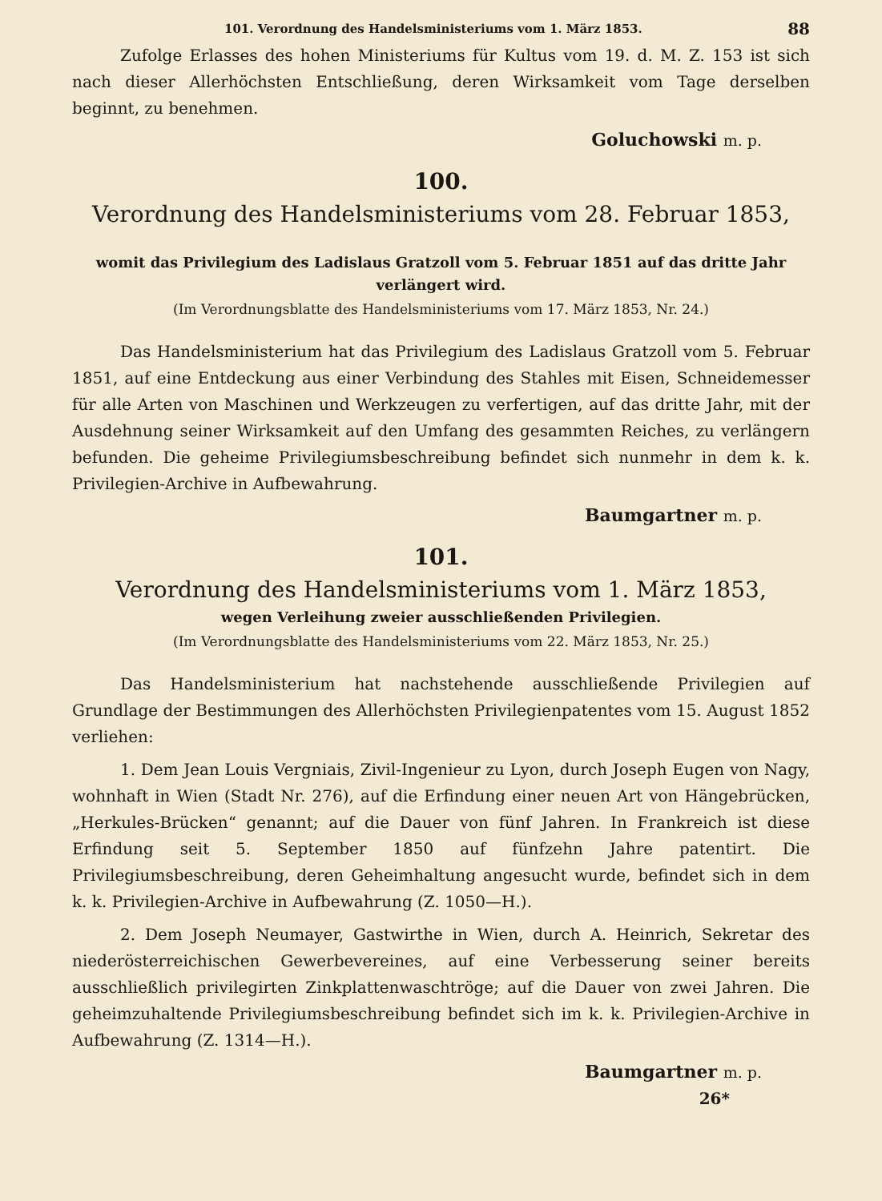101. Verordnung des Handelsministeriums vom 1. März 1853. 88
Zufolge Erlasses des hohen Ministeriums für Kultus vom 19. d. M. Z. 153 ist sich nach dieser Allerhöchsten Entschließung, deren Wirksamkeit vom Tage derselben beginnt, zu benehmen.
Goluchowski m. p.
100.
Verordnung des Handelsministeriums vom 28. Februar 1853,
womit das Privilegium des Ladislaus Gratzoll vom 5. Februar 1851 auf das dritte Jahr verlängert wird.
(Im Verordnungsblatte des Handelsministeriums vom 17. März 1853, Nr. 24.)
Das Handelsministerium hat das Privilegium des Ladislaus Gratzoll vom 5. Februar 1851, auf eine Entdeckung aus einer Verbindung des Stahles mit Eisen, Schneidemesser für alle Arten von Maschinen und Werkzeugen zu verfertigen, auf das dritte Jahr, mit der Ausdehnung seiner Wirksamkeit auf den Umfang des gesammten Reiches, zu verlängern befunden. Die geheime Privilegiumsbeschreibung befindet sich nunmehr in dem k. k. Privilegien-Archive in Aufbewahrung.
Baumgartner m. p.
101.
Verordnung des Handelsministeriums vom 1. März 1853,
wegen Verleihung zweier ausschließenden Privilegien.
(Im Verordnungsblatte des Handelsministeriums vom 22. März 1853, Nr. 25.)
Das Handelsministerium hat nachstehende ausschließende Privilegien auf Grundlage der Bestimmungen des Allerhöchsten Privilegienpatentes vom 15. August 1852 verliehen:
1. Dem Jean Louis Vergniais, Zivil-Ingenieur zu Lyon, durch Joseph Eugen von Nagy, wohnhaft in Wien (Stadt Nr. 276), auf die Erfindung einer neuen Art von Hängebrücken, „Herkules-Brücken“ genannt; auf die Dauer von fünf Jahren. In Frankreich ist diese Erfindung seit 5. September 1850 auf fünfzehn Jahre patentirt. Die Privilegiumsbeschreibung, deren Geheimhaltung angesucht wurde, befindet sich in dem k. k. Privilegien-Archive in Aufbewahrung (Z. 1050—H.).
2. Dem Joseph Neumayer, Gastwirthe in Wien, durch A. Heinrich, Sekretar des niederösterreichischen Gewerbevereines, auf eine Verbesserung seiner bereits ausschließlich privilegirten Zinkplattenwaschtröge; auf die Dauer von zwei Jahren. Die geheimzuhaltende Privilegiumsbeschreibung befindet sich im k. k. Privilegien-Archive in Aufbewahrung (Z. 1314—H.).
Baumgartner m. p.
26*